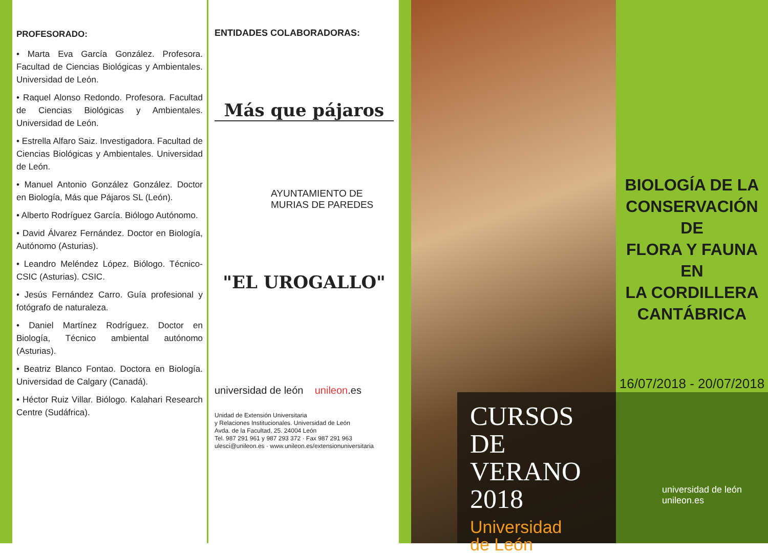PROFESORADO:
• Marta Eva García González. Profesora. Facultad de Ciencias Biológicas y Ambientales. Universidad de León.
• Raquel Alonso Redondo. Profesora. Facultad de Ciencias Biológicas y Ambientales. Universidad de León.
• Estrella Alfaro Saiz. Investigadora. Facultad de Ciencias Biológicas y Ambientales. Universidad de León.
• Manuel Antonio González González. Doctor en Biología, Más que Pájaros SL (León).
• Alberto Rodríguez García. Biólogo Autónomo.
• David Álvarez Fernández. Doctor en Biología, Autónomo (Asturias).
• Leandro Meléndez López. Biólogo. Técnico-CSIC (Asturias). CSIC.
• Jesús Fernández Carro. Guía profesional y fotógrafo de naturaleza.
• Daniel Martínez Rodríguez. Doctor en Biología, Técnico ambiental autónomo (Asturias).
• Beatriz Blanco Fontao. Doctora en Biología. Universidad de Calgary (Canadá).
• Héctor Ruiz Villar. Biólogo. Kalahari Research Centre (Sudáfrica).
ENTIDADES COLABORADORAS:
Más que pájaros
AYUNTAMIENTO DE
MURIAS DE PAREDES
"EL UROGALLO"
universidad de león unileon.es
Unidad de Extensión Universitaria
y Relaciones Institucionales. Universidad de León
Avda. de la Facultad, 25. 24004 León
Tel. 987 291 961 y 987 293 372 · Fax 987 291 963
ulesci@unileon.es · www.unileon.es/extensionuniversitaria
CURSOS
DE VERANO
2018
Universidad
de León
BIOLOGÍA DE LA
CONSERVACIÓN DE
FLORA Y FAUNA EN
LA CORDILLERA
CANTÁBRICA
16/07/2018 - 20/07/2018
universidad de león unileon.es